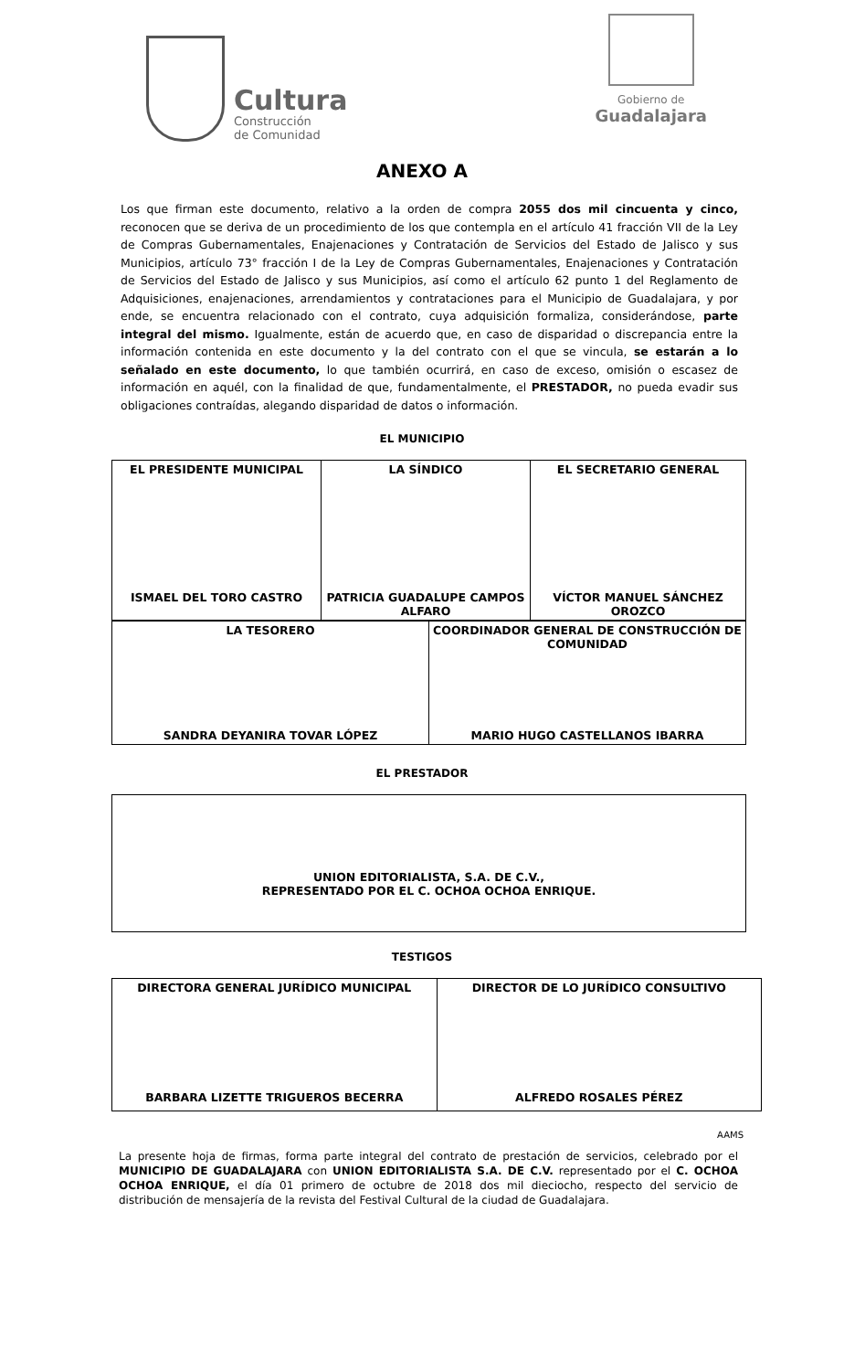Cultura
Construcción
de Comunidad
Gobierno de
Guadalajara
ANEXO A
Los que firman este documento, relativo a la orden de compra 2055 dos mil cincuenta y cinco, reconocen que se deriva de un procedimiento de los que contempla en el artículo 41 fracción VII de la Ley de Compras Gubernamentales, Enajenaciones y Contratación de Servicios del Estado de Jalisco y sus Municipios, artículo 73° fracción I de la Ley de Compras Gubernamentales, Enajenaciones y Contratación de Servicios del Estado de Jalisco y sus Municipios, así como el artículo 62 punto 1 del Reglamento de Adquisiciones, enajenaciones, arrendamientos y contrataciones para el Municipio de Guadalajara, y por ende, se encuentra relacionado con el contrato, cuya adquisición formaliza, considerándose, parte integral del mismo. Igualmente, están de acuerdo que, en caso de disparidad o discrepancia entre la información contenida en este documento y la del contrato con el que se vincula, se estarán a lo señalado en este documento, lo que también ocurrirá, en caso de exceso, omisión o escasez de información en aquél, con la finalidad de que, fundamentalmente, el PRESTADOR, no pueda evadir sus obligaciones contraídas, alegando disparidad de datos o información.
EL MUNICIPIO
| EL PRESIDENTE MUNICIPAL ISMAEL DEL TORO CASTRO | LA SÍNDICO PATRICIA GUADALUPE CAMPOS ALFARO | EL SECRETARIO GENERAL VÍCTOR MANUEL SÁNCHEZ OROZCO |
| LA TESORERO SANDRA DEYANIRA TOVAR LÓPEZ | COORDINADOR GENERAL DE CONSTRUCCIÓN DE COMUNIDAD MARIO HUGO CASTELLANOS IBARRA |
EL PRESTADOR
| UNION EDITORIALISTA, S.A. DE C.V., REPRESENTADO POR EL C. OCHOA OCHOA ENRIQUE. |
TESTIGOS
| DIRECTORA GENERAL JURÍDICO MUNICIPAL BARBARA LIZETTE TRIGUEROS BECERRA | DIRECTOR DE LO JURÍDICO CONSULTIVO ALFREDO ROSALES PÉREZ |
AAMS
La presente hoja de firmas, forma parte integral del contrato de prestación de servicios, celebrado por el MUNICIPIO DE GUADALAJARA con UNION EDITORIALISTA S.A. DE C.V. representado por el C. OCHOA OCHOA ENRIQUE, el día 01 primero de octubre de 2018 dos mil dieciocho, respecto del servicio de distribución de mensajería de la revista del Festival Cultural de la ciudad de Guadalajara.